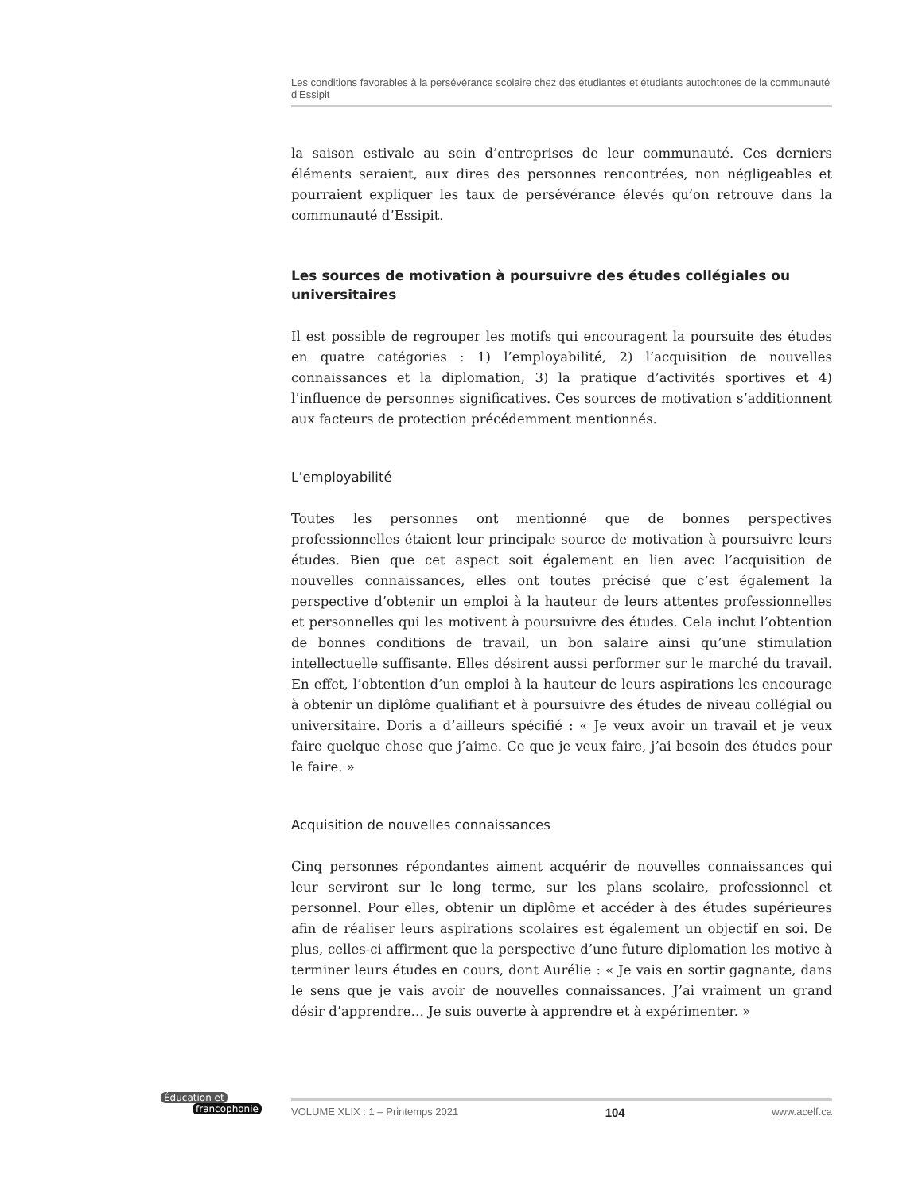Les conditions favorables à la persévérance scolaire chez des étudiantes et étudiants autochtones de la communauté d’Essipit
la saison estivale au sein d’entreprises de leur communauté. Ces derniers éléments seraient, aux dires des personnes rencontrées, non négligeables et pourraient expliquer les taux de persévérance élevés qu’on retrouve dans la communauté d’Essipit.
Les sources de motivation à poursuivre des études collégiales ou universitaires
Il est possible de regrouper les motifs qui encouragent la poursuite des études en quatre catégories : 1) l’employabilité, 2) l’acquisition de nouvelles connaissances et la diplomation, 3) la pratique d’activités sportives et 4) l’influence de personnes significatives. Ces sources de motivation s’additionnent aux facteurs de protection précédemment mentionnés.
L’employabilité
Toutes les personnes ont mentionné que de bonnes perspectives professionnelles étaient leur principale source de motivation à poursuivre leurs études. Bien que cet aspect soit également en lien avec l’acquisition de nouvelles connaissances, elles ont toutes précisé que c’est également la perspective d’obtenir un emploi à la hauteur de leurs attentes professionnelles et personnelles qui les motivent à poursuivre des études. Cela inclut l’obtention de bonnes conditions de travail, un bon salaire ainsi qu’une stimulation intellectuelle suffisante. Elles désirent aussi performer sur le marché du travail. En effet, l’obtention d’un emploi à la hauteur de leurs aspirations les encourage à obtenir un diplôme qualifiant et à poursuivre des études de niveau collégial ou universitaire. Doris a d’ailleurs spécifié : « Je veux avoir un travail et je veux faire quelque chose que j’aime. Ce que je veux faire, j’ai besoin des études pour le faire. »
Acquisition de nouvelles connaissances
Cinq personnes répondantes aiment acquérir de nouvelles connaissances qui leur serviront sur le long terme, sur les plans scolaire, professionnel et personnel. Pour elles, obtenir un diplôme et accéder à des études supérieures afin de réaliser leurs aspirations scolaires est également un objectif en soi. De plus, celles-ci affirment que la perspective d’une future diplomation les motive à terminer leurs études en cours, dont Aurélie : « Je vais en sortir gagnante, dans le sens que je vais avoir de nouvelles connaissances. J’ai vraiment un grand désir d’apprendre… Je suis ouverte à apprendre et à expérimenter. »
Éducation et
francophonie
VOLUME XLIX : 1 – Printemps 2021 104 www.acelf.ca